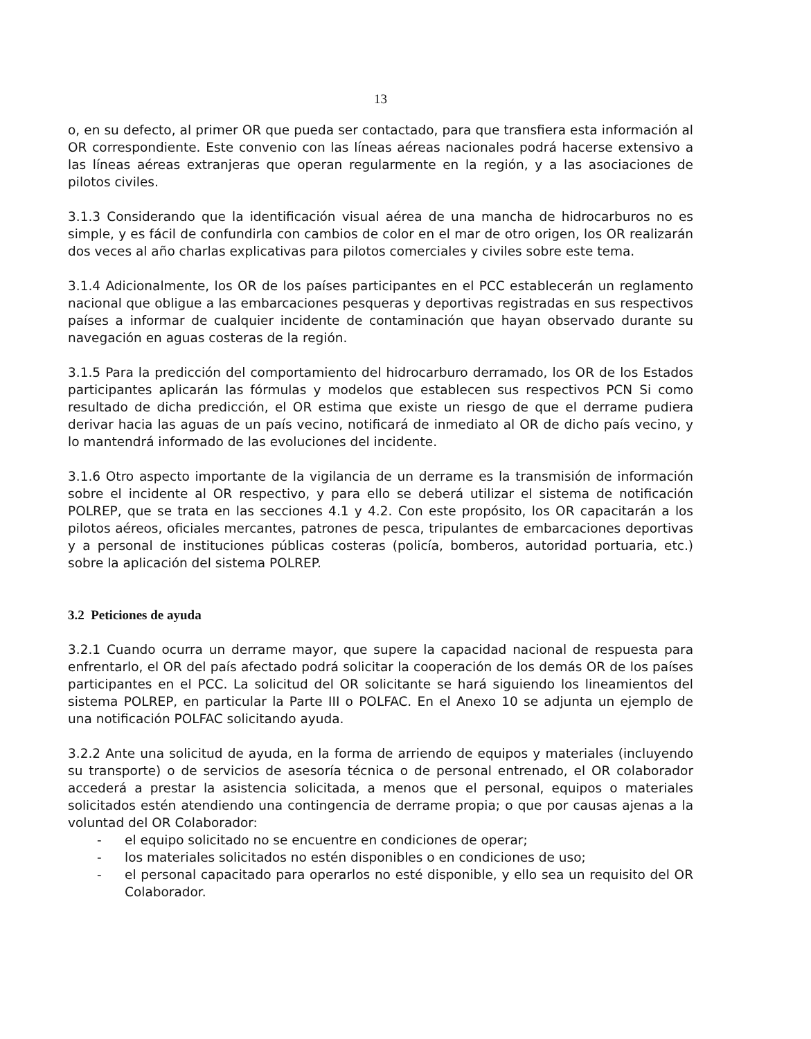13
o, en su defecto, al primer OR que pueda ser contactado, para que transfiera esta información al OR correspondiente. Este convenio con las líneas aéreas nacionales podrá hacerse extensivo a las líneas aéreas extranjeras que operan regularmente en la región, y a las asociaciones de pilotos civiles.
3.1.3 Considerando que la identificación visual aérea de una mancha de hidrocarburos no es simple, y es fácil de confundirla con cambios de color en el mar de otro origen, los OR realizarán dos veces al año charlas explicativas para pilotos comerciales y civiles sobre este tema.
3.1.4 Adicionalmente, los OR de los países participantes en el PCC establecerán un reglamento nacional que obligue a las embarcaciones pesqueras y deportivas registradas en sus respectivos países a informar de cualquier incidente de contaminación que hayan observado durante su navegación en aguas costeras de la región.
3.1.5 Para la predicción del comportamiento del hidrocarburo derramado, los OR de los Estados participantes aplicarán las fórmulas y modelos que establecen sus respectivos PCN Si como resultado de dicha predicción, el OR estima que existe un riesgo de que el derrame pudiera derivar hacia las aguas de un país vecino, notificará de inmediato al OR de dicho país vecino, y lo mantendrá informado de las evoluciones del incidente.
3.1.6 Otro aspecto importante de la vigilancia de un derrame es la transmisión de información sobre el incidente al OR respectivo, y para ello se deberá utilizar el sistema de notificación POLREP, que se trata en las secciones 4.1 y 4.2. Con este propósito, los OR capacitarán a los pilotos aéreos, oficiales mercantes, patrones de pesca, tripulantes de embarcaciones deportivas y a personal de instituciones públicas costeras (policía, bomberos, autoridad portuaria, etc.) sobre la aplicación del sistema POLREP.
3.2 Peticiones de ayuda
3.2.1 Cuando ocurra un derrame mayor, que supere la capacidad nacional de respuesta para enfrentarlo, el OR del país afectado podrá solicitar la cooperación de los demás OR de los países participantes en el PCC. La solicitud del OR solicitante se hará siguiendo los lineamientos del sistema POLREP, en particular la Parte III o POLFAC. En el Anexo 10 se adjunta un ejemplo de una notificación POLFAC solicitando ayuda.
3.2.2 Ante una solicitud de ayuda, en la forma de arriendo de equipos y materiales (incluyendo su transporte) o de servicios de asesoría técnica o de personal entrenado, el OR colaborador accederá a prestar la asistencia solicitada, a menos que el personal, equipos o materiales solicitados estén atendiendo una contingencia de derrame propia; o que por causas ajenas a la voluntad del OR Colaborador:
- el equipo solicitado no se encuentre en condiciones de operar;
- los materiales solicitados no estén disponibles o en condiciones de uso;
- el personal capacitado para operarlos no esté disponible, y ello sea un requisito del OR Colaborador.